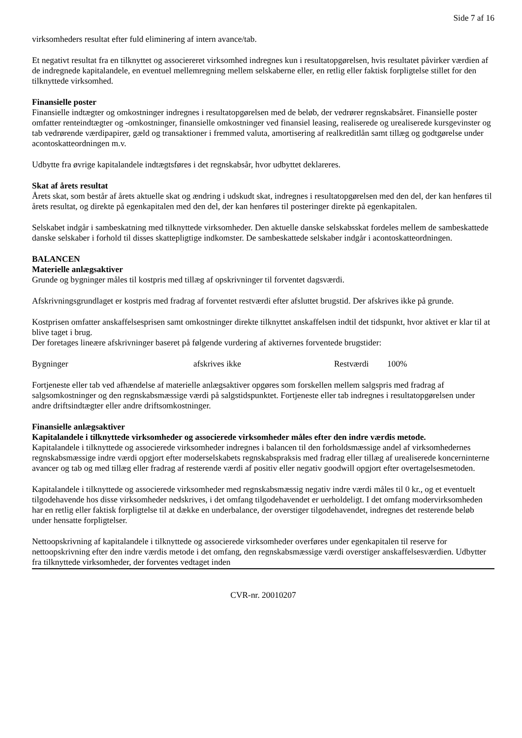Side 7 af 16
virksomheders resultat efter fuld eliminering af intern avance/tab.
Et negativt resultat fra en tilknyttet og associereret virksomhed indregnes kun i resultatopgørelsen, hvis resultatet påvirker værdien af de indregnede kapitalandele, en eventuel mellemregning mellem selskaberne eller, en retlig eller faktisk forpligtelse stillet for den tilknyttede virksomhed.
Finansielle poster
Finansielle indtægter og omkostninger indregnes i resultatopgørelsen med de beløb, der vedrører regnskabsåret. Finansielle poster omfatter renteindtægter og -omkostninger, finansielle omkostninger ved finansiel leasing, realiserede og urealiserede kursgevinster og tab vedrørende værdipapirer, gæld og transaktioner i fremmed valuta, amortisering af realkreditlån samt tillæg og godtgørelse under acontoskatteordningen m.v.
Udbytte fra øvrige kapitalandele indtægtsføres i det regnskabsår, hvor udbyttet deklareres.
Skat af årets resultat
Årets skat, som består af årets aktuelle skat og ændring i udskudt skat, indregnes i resultatopgørelsen med den del, der kan henføres til årets resultat, og direkte på egenkapitalen med den del, der kan henføres til posteringer direkte på egenkapitalen.
Selskabet indgår i sambeskatning med tilknyttede virksomheder. Den aktuelle danske selskabsskat fordeles mellem de sambeskattede danske selskaber i forhold til disses skattepligtige indkomster. De sambeskattede selskaber indgår i acontoskatteordningen.
BALANCEN
Materielle anlægsaktiver
Grunde og bygninger måles til kostpris med tillæg af opskrivninger til forventet dagsværdi.
Afskrivningsgrundlaget er kostpris med fradrag af forventet restværdi efter afsluttet brugstid. Der afskrives ikke på grunde.
Kostprisen omfatter anskaffelsesprisen samt omkostninger direkte tilknyttet anskaffelsen indtil det tidspunkt, hvor aktivet er klar til at blive taget i brug.
Der foretages lineære afskrivninger baseret på følgende vurdering af aktivernes forventede brugstider:
| Bygninger | afskrives ikke | Restværdi | 100% |
Fortjeneste eller tab ved afhændelse af materielle anlægsaktiver opgøres som forskellen mellem salgspris med fradrag af salgsomkostninger og den regnskabsmæssige værdi på salgstidspunktet. Fortjeneste eller tab indregnes i resultatopgørelsen under andre driftsindtægter eller andre driftsomkostninger.
Finansielle anlægsaktiver
Kapitalandele i tilknyttede virksomheder og associerede virksomheder måles efter den indre værdis metode.
Kapitalandele i tilknyttede og associerede virksomheder indregnes i balancen til den forholdsmæssige andel af virksomhedernes regnskabsmæssige indre værdi opgjort efter moderselskabets regnskabspraksis med fradrag eller tillæg af urealiserede koncerninterne avancer og tab og med tillæg eller fradrag af resterende værdi af positiv eller negativ goodwill opgjort efter overtagelsesmetoden.
Kapitalandele i tilknyttede og associerede virksomheder med regnskabsmæssig negativ indre værdi måles til 0 kr., og et eventuelt tilgodehavende hos disse virksomheder nedskrives, i det omfang tilgodehavendet er uerholdeligt. I det omfang modervirksomheden har en retlig eller faktisk forpligtelse til at dække en underbalance, der overstiger tilgodehavendet, indregnes det resterende beløb under hensatte forpligtelser.
Nettoopskrivning af kapitalandele i tilknyttede og associerede virksomheder overføres under egenkapitalen til reserve for nettoopskrivning efter den indre værdis metode i det omfang, den regnskabsmæssige værdi overstiger anskaffelsesværdien. Udbytter fra tilknyttede virksomheder, der forventes vedtaget inden
CVR-nr. 20010207